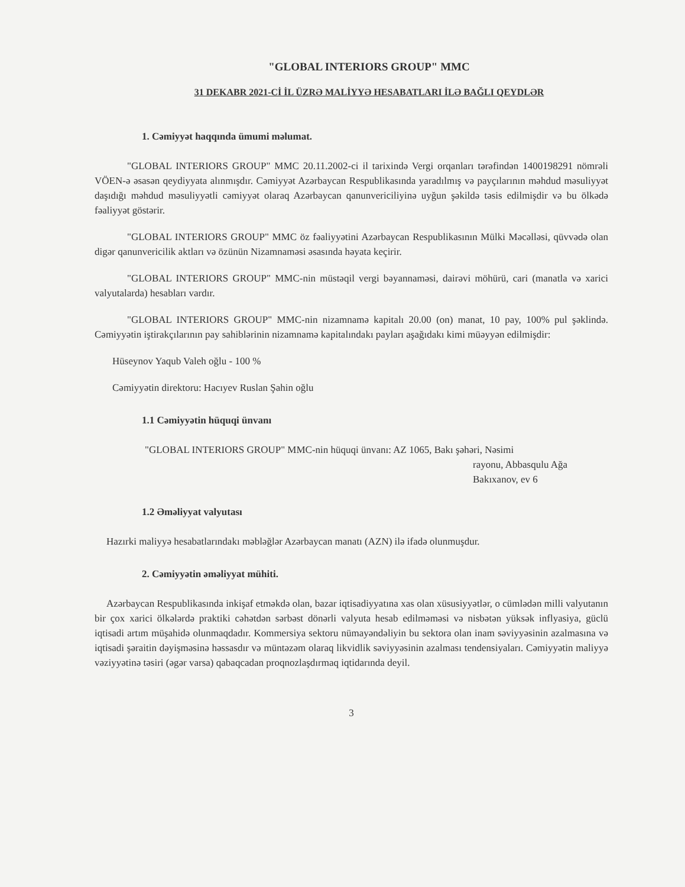"GLOBAL INTERIORS GROUP" MMC
31 DEKABR 2021-Cİ İL ÜZRƏ MALİYYƏ HESABATLARI İLƏ BAĞLI QEYDLƏR
1. Cəmiyyət haqqında ümumi məlumat.
"GLOBAL INTERIORS GROUP" MMC 20.11.2002-ci il tarixində Vergi orqanları tərəfindən 1400198291 nömrəli VÖEN-ə əsasən qeydiyyata alınmışdır. Cəmiyyət Azərbaycan Respublikasında yaradılmış və payçılarının məhdud məsuliyyət daşıdığı məhdud məsuliyyətli cəmiyyət olaraq Azərbaycan qanunvericiliyinə uyğun şəkildə təsis edilmişdir və bu ölkədə fəaliyyət göstərir.
"GLOBAL INTERIORS GROUP" MMC öz fəaliyyətini Azərbaycan Respublikasının Mülki Məcəlləsi, qüvvədə olan digər qanunvericilik aktları və özünün Nizamnaməsi əsasında həyata keçirir.
"GLOBAL INTERIORS GROUP" MMC-nin müstəqil vergi bəyannaməsi, dairəvi möhürü, cari (manatla və xarici valyutalarda) hesabları vardır.
"GLOBAL INTERIORS GROUP" MMC-nin nizamnamə kapitalı 20.00 (on) manat, 10 pay, 100% pul şəklində. Cəmiyyətin iştirakçılarının pay sahiblərinin nizamnamə kapitalındakı payları aşağıdakı kimi müəyyən edilmişdir:
Hüseynov Yaqub Valeh oğlu - 100 %
Cəmiyyətin direktoru: Hacıyev Ruslan Şahin oğlu
1.1 Cəmiyyətin hüquqi ünvanı
"GLOBAL INTERIORS GROUP" MMC-nin hüquqi ünvanı: AZ 1065, Bakı şəhəri, Nəsimi
rayonu, Abbasqulu Ağa
Bakıxanov, ev 6
1.2 Əməliyyat valyutası
Hazırki maliyyə hesabatlarındakı məbləğlər Azərbaycan manatı (AZN) ilə ifadə olunmuşdur.
2. Cəmiyyətin əməliyyat mühiti.
Azərbaycan Respublikasında inkişaf etməkdə olan, bazar iqtisadiyyatına xas olan xüsusiyyətlər, o cümlədən milli valyutanın bir çox xarici ölkələrdə praktiki cəhətdən sərbəst dönərli valyuta hesab edilməməsi və nisbətən yüksək inflyasiya, güclü iqtisadi artım müşahidə olunmaqdadır. Kommersiya sektoru nümayəndəliyin bu sektora olan inam səviyyəsinin azalmasına və iqtisadi şəraitin dəyişməsinə həssasdır və müntəzəm olaraq likvidlik səviyyəsinin azalması tendensiyaları. Cəmiyyətin maliyyə vəziyyətinə təsiri (əgər varsa) qabaqcadan proqnozlaşdırmaq iqtidarında deyil.
3